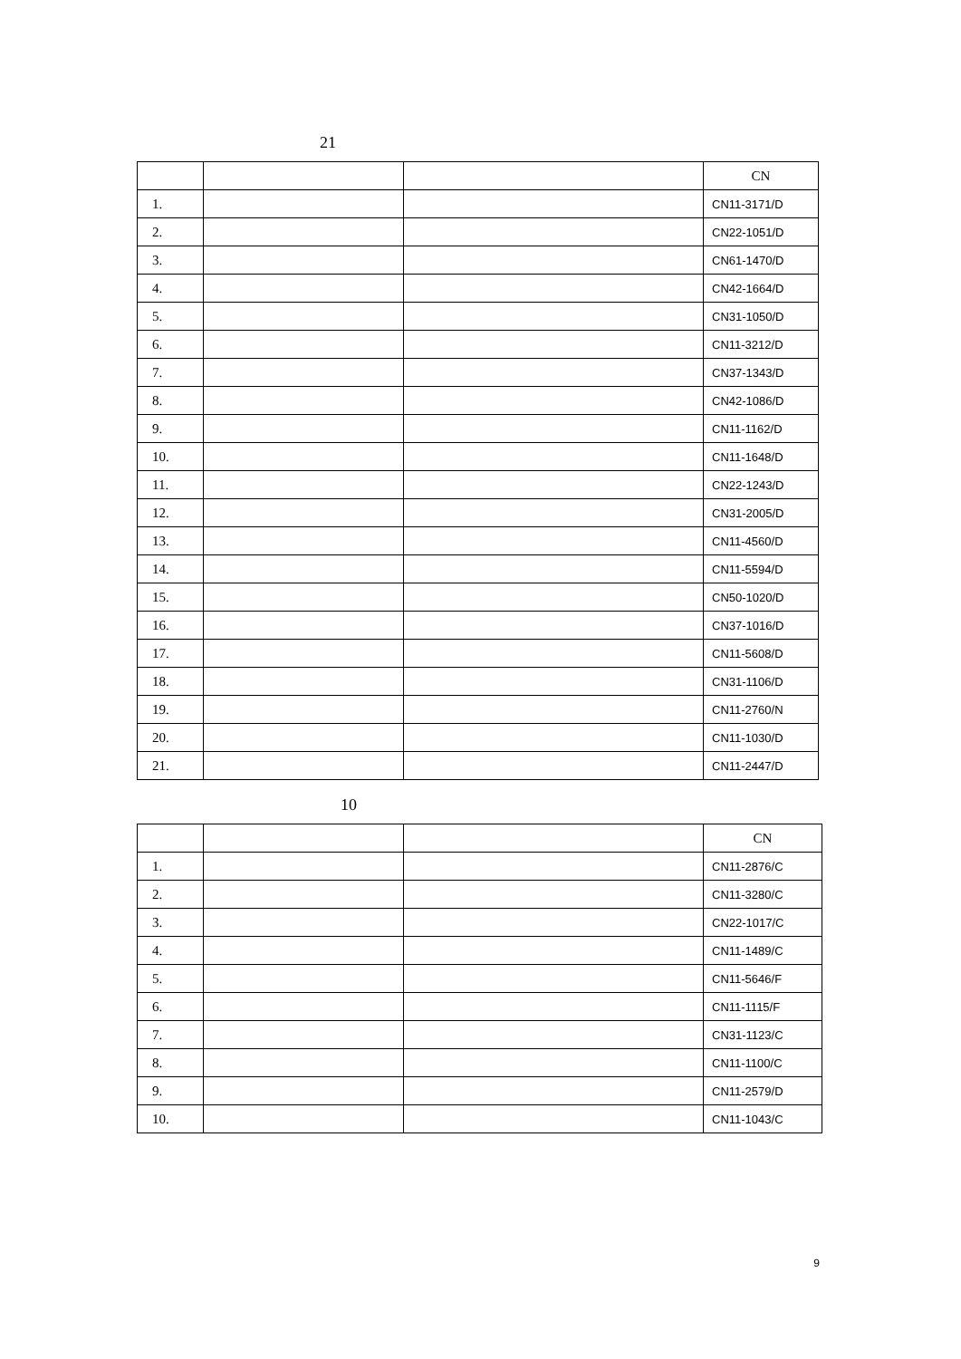21
| | | | CN |
| 1. | | | CN11-3171/D |
| 2. | | | CN22-1051/D |
| 3. | | | CN61-1470/D |
| 4. | | | CN42-1664/D |
| 5. | | | CN31-1050/D |
| 6. | | | CN11-3212/D |
| 7. | | | CN37-1343/D |
| 8. | | | CN42-1086/D |
| 9. | | | CN11-1162/D |
| 10. | | | CN11-1648/D |
| 11. | | | CN22-1243/D |
| 12. | | | CN31-2005/D |
| 13. | | | CN11-4560/D |
| 14. | | | CN11-5594/D |
| 15. | | | CN50-1020/D |
| 16. | | | CN37-1016/D |
| 17. | | | CN11-5608/D |
| 18. | | | CN31-1106/D |
| 19. | | | CN11-2760/N |
| 20. | | | CN11-1030/D |
| 21. | | | CN11-2447/D |
10
| | | | CN |
| 1. | | | CN11-2876/C |
| 2. | | | CN11-3280/C |
| 3. | | | CN22-1017/C |
| 4. | | | CN11-1489/C |
| 5. | | | CN11-5646/F |
| 6. | | | CN11-1115/F |
| 7. | | | CN31-1123/C |
| 8. | | | CN11-1100/C |
| 9. | | | CN11-2579/D |
| 10. | | | CN11-1043/C |
9